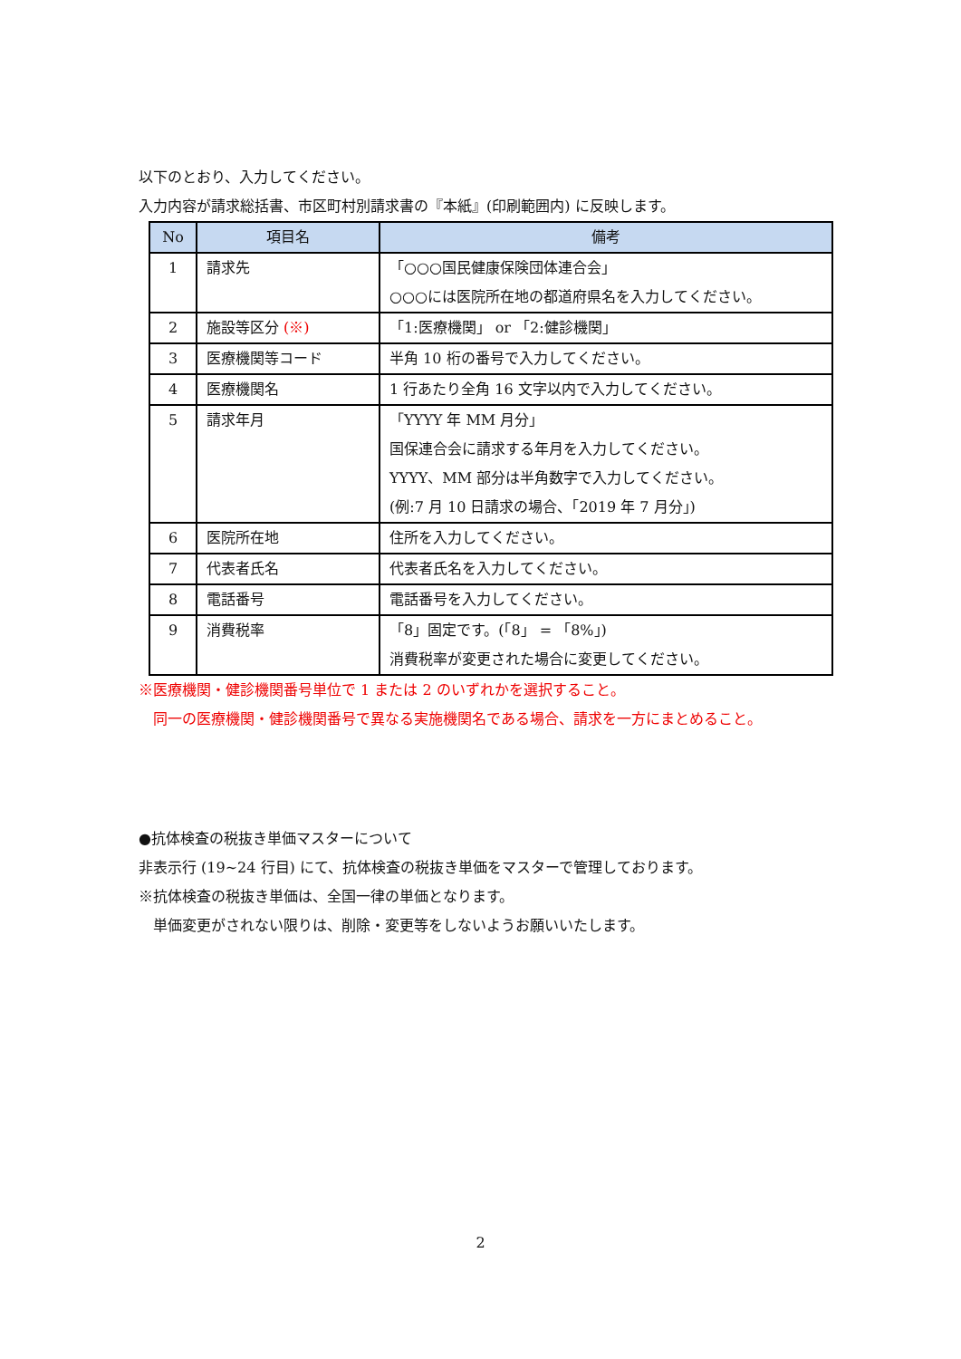以下のとおり、入力してください。
入力内容が請求総括書、市区町村別請求書の『本紙』(印刷範囲内) に反映します。
| No | 項目名 | 備考 |
| --- | --- | --- |
| 1 | 請求先 | 「○○○国民健康保険団体連合会」 ○○○には医院所在地の都道府県名を入力してください。 |
| 2 | 施設等区分 (※) | 「1:医療機関」 or 「2:健診機関」 |
| 3 | 医療機関等コード | 半角 10 桁の番号で入力してください。 |
| 4 | 医療機関名 | 1 行あたり全角 16 文字以内で入力してください。 |
| 5 | 請求年月 | 「YYYY 年 MM 月分」 国保連合会に請求する年月を入力してください。 YYYY、MM 部分は半角数字で入力してください。 (例:7 月 10 日請求の場合、「2019 年 7 月分」) |
| 6 | 医院所在地 | 住所を入力してください。 |
| 7 | 代表者氏名 | 代表者氏名を入力してください。 |
| 8 | 電話番号 | 電話番号を入力してください。 |
| 9 | 消費税率 | 「8」固定です。(「8」 = 「8%」) 消費税率が変更された場合に変更してください。 |
※医療機関・健診機関番号単位で 1 または 2 のいずれかを選択すること。
 同一の医療機関・健診機関番号で異なる実施機関名である場合、請求を一方にまとめること。
●抗体検査の税抜き単価マスターについて
非表示行 (19~24 行目) にて、抗体検査の税抜き単価をマスターで管理しております。
※抗体検査の税抜き単価は、全国一律の単価となります。
 単価変更がされない限りは、削除・変更等をしないようお願いいたします。
2